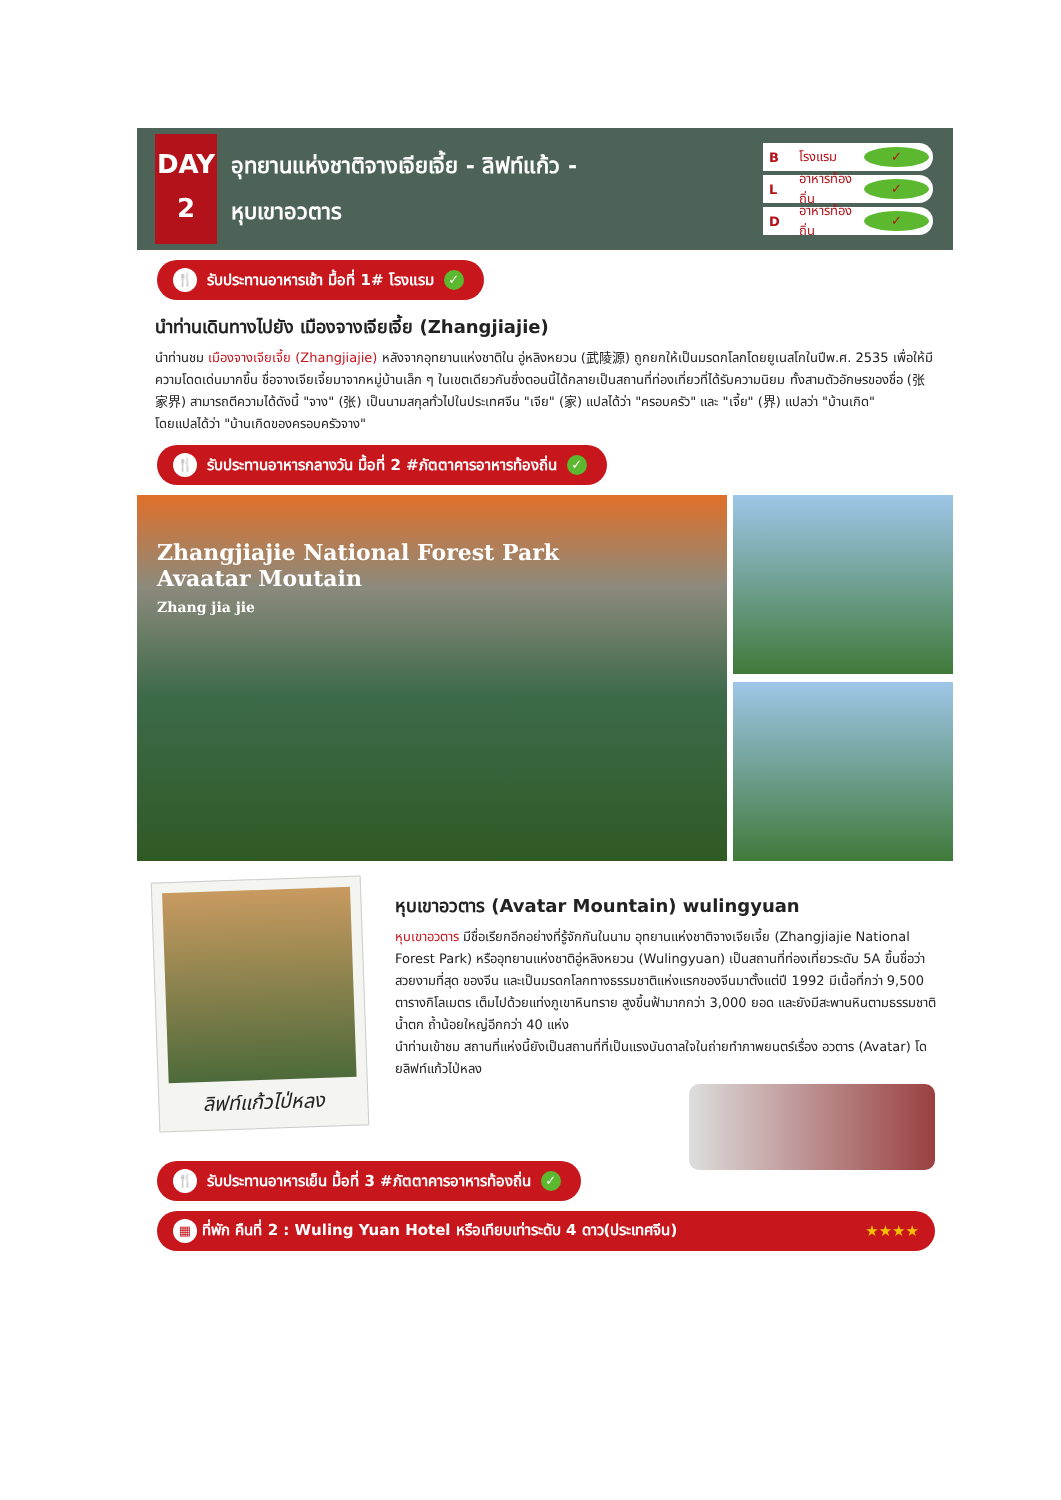DAY
2
อุทยานแห่งชาติจางเจียเจี้ย - ลิฟท์แก้ว -
หุบเขาอวตาร
Bโรงแรม ✓
Lอาหารท้องถิ่น ✓
Dอาหารท้องถิ่น ✓
🍴 รับประทานอาหารเช้า มื้อที่ 1# โรงแรม ✓
นำท่านเดินทางไปยัง เมืองจางเจียเจี้ย (Zhangjiajie)
นำท่านชม เมืองจางเจียเจี้ย (Zhangjiajie) หลังจากอุทยานแห่งชาติใน อู่หลิงหยวน (武陵源) ถูกยกให้เป็นมรดกโลกโดยยูเนสโกในปีพ.ศ. 2535 เพื่อให้มีความโดดเด่นมากขึ้น ชื่อจางเจียเจี้ยมาจากหมู่บ้านเล็ก ๆ ในเขตเดียวกันซึ่งตอนนี้ได้กลายเป็นสถานที่ท่องเที่ยวที่ได้รับความนิยม ทั้งสามตัวอักษรของชื่อ (张家界) สามารถตีความได้ดังนี้ "จาง" (张) เป็นนามสกุลทั่วไปในประเทศจีน "เจีย" (家) แปลได้ว่า "ครอบครัว" และ "เจี้ย" (界) แปลว่า "บ้านเกิด"
โดยแปลได้ว่า "บ้านเกิดของครอบครัวจาง"
🍴 รับประทานอาหารกลางวัน มื้อที่ 2 #ภัตตาคารอาหารท้องถิ่น ✓
Zhangjiajie National Forest Park
Avaatar Moutain
Zhang jia jie
ลิฟท์แก้วไป่หลง
หุบเขาอวตาร (Avatar Mountain) wulingyuan
หุบเขาอวตาร มีชื่อเรียกอีกอย่างที่รู้จักกันในนาม อุทยานแห่งชาติจางเจียเจี้ย (Zhangjiajie National Forest Park) หรืออุทยานแห่งชาติอู่หลิงหยวน (Wulingyuan) เป็นสถานที่ท่องเที่ยวระดับ 5A ขึ้นชื่อว่าสวยงามที่สุด ของจีน และเป็นมรดกโลกทางธรรมชาติแห่งแรกของจีนมาตั้งแต่ปี 1992 มีเนื้อที่กว่า 9,500 ตารางกิโลเมตร เต็มไปด้วยแท่งภูเขาหินทราย สูงขึ้นฟ้ามากกว่า 3,000 ยอด และยังมีสะพานหินตามธรรมชาติ น้ำตก ถ้ำน้อยใหญ่อีกกว่า 40 แห่ง
นำท่านเข้าชม สถานที่แห่งนี้ยังเป็นสถานที่ที่เป็นแรงบันดาลใจในถ่ายทำภาพยนตร์เรื่อง อวตาร (Avatar) โดยลิฟท์แก้วไป่หลง
🍴 รับประทานอาหารเย็น มื้อที่ 3 #ภัตตาคารอาหารท้องถิ่น ✓
▦ ที่พัก คืนที่ 2 : Wuling Yuan Hotel หรือเทียบเท่าระดับ 4 ดาว(ประเทศจีน) ★★★★